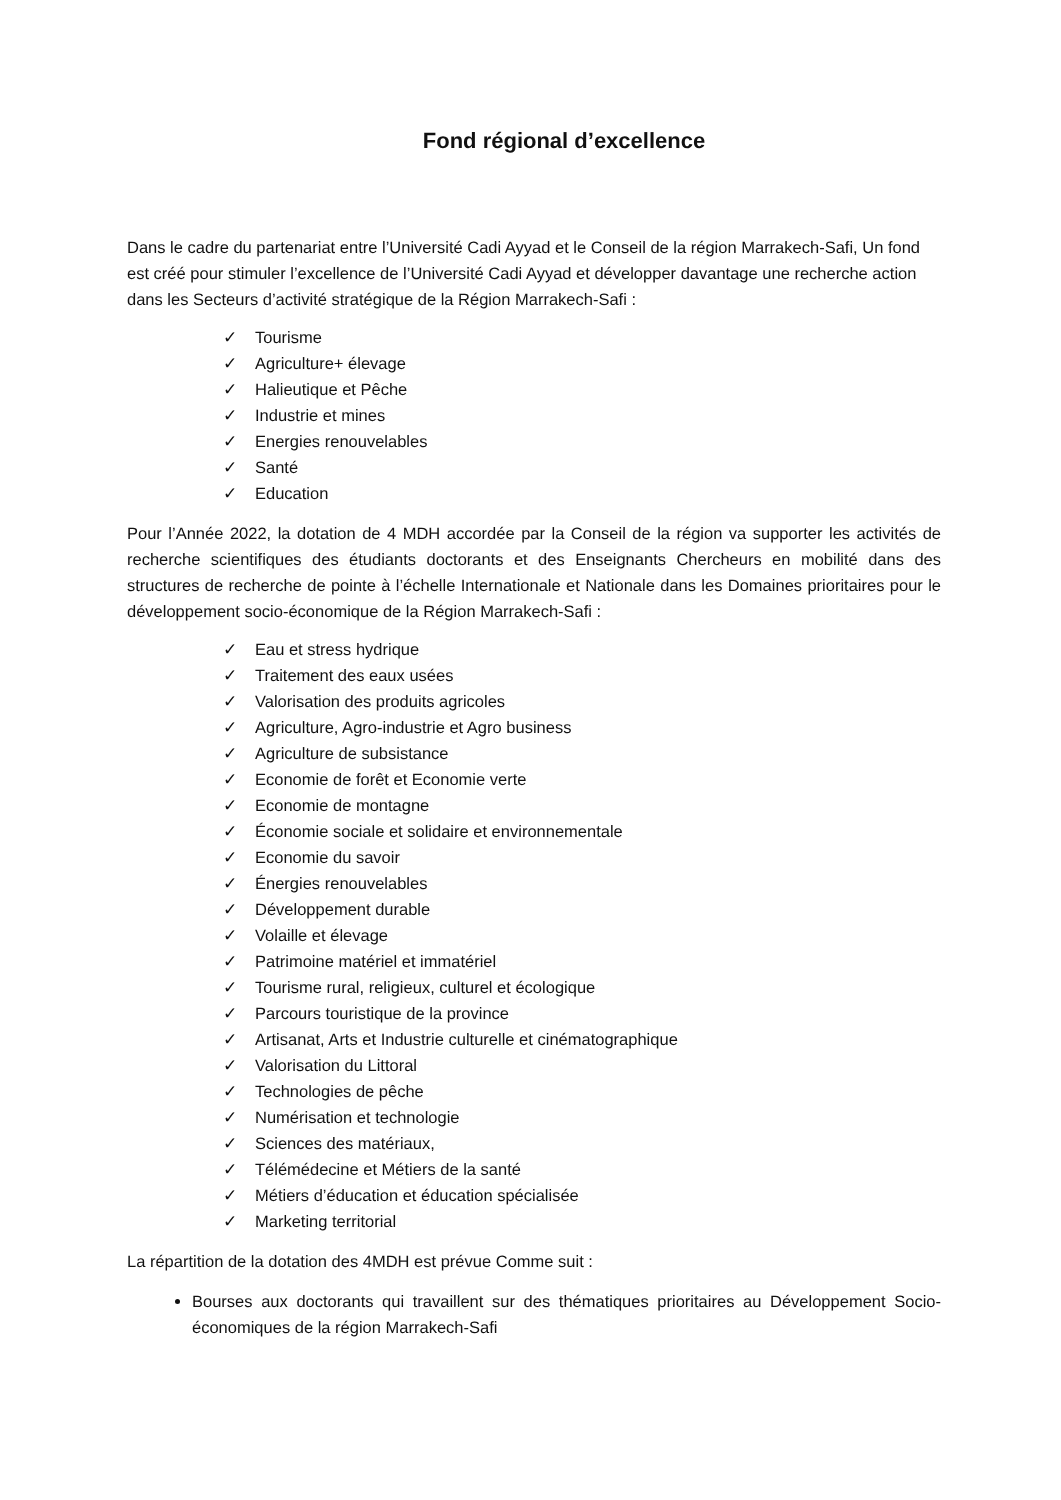Fond régional d’excellence
Dans le cadre du partenariat entre l’Université Cadi Ayyad et le Conseil de la région Marrakech-Safi, Un fond est créé pour stimuler l’excellence de l’Université Cadi Ayyad et développer davantage une recherche action dans les Secteurs d’activité stratégique de la Région Marrakech-Safi :
✓ Tourisme
✓ Agriculture+ élevage
✓ Halieutique et Pêche
✓ Industrie et mines
✓ Energies renouvelables
✓ Santé
✓ Education
Pour l’Année 2022, la dotation de 4 MDH accordée par la Conseil de la région va supporter les activités de recherche scientifiques des étudiants doctorants et des Enseignants Chercheurs en mobilité dans des structures de recherche de pointe à l’échelle Internationale et Nationale dans les Domaines prioritaires pour le développement socio-économique de la Région Marrakech-Safi :
✓ Eau et stress hydrique
✓ Traitement des eaux usées
✓ Valorisation des produits agricoles
✓ Agriculture, Agro-industrie et Agro business
✓ Agriculture de subsistance
✓ Economie de forêt et Economie verte
✓ Economie de montagne
✓ Économie sociale et solidaire et environnementale
✓ Economie du savoir
✓ Énergies renouvelables
✓ Développement durable
✓ Volaille et élevage
✓ Patrimoine matériel et immatériel
✓ Tourisme rural, religieux, culturel et écologique
✓ Parcours touristique de la province
✓ Artisanat, Arts et Industrie culturelle et cinématographique
✓ Valorisation du Littoral
✓ Technologies de pêche
✓ Numérisation et technologie
✓ Sciences des matériaux,
✓ Télémédecine et Métiers de la santé
✓ Métiers d’éducation et éducation spécialisée
✓ Marketing territorial
La répartition de la dotation des 4MDH est prévue Comme suit :
Bourses aux doctorants qui travaillent sur des thématiques prioritaires au Développement Socio-économiques de la région Marrakech-Safi